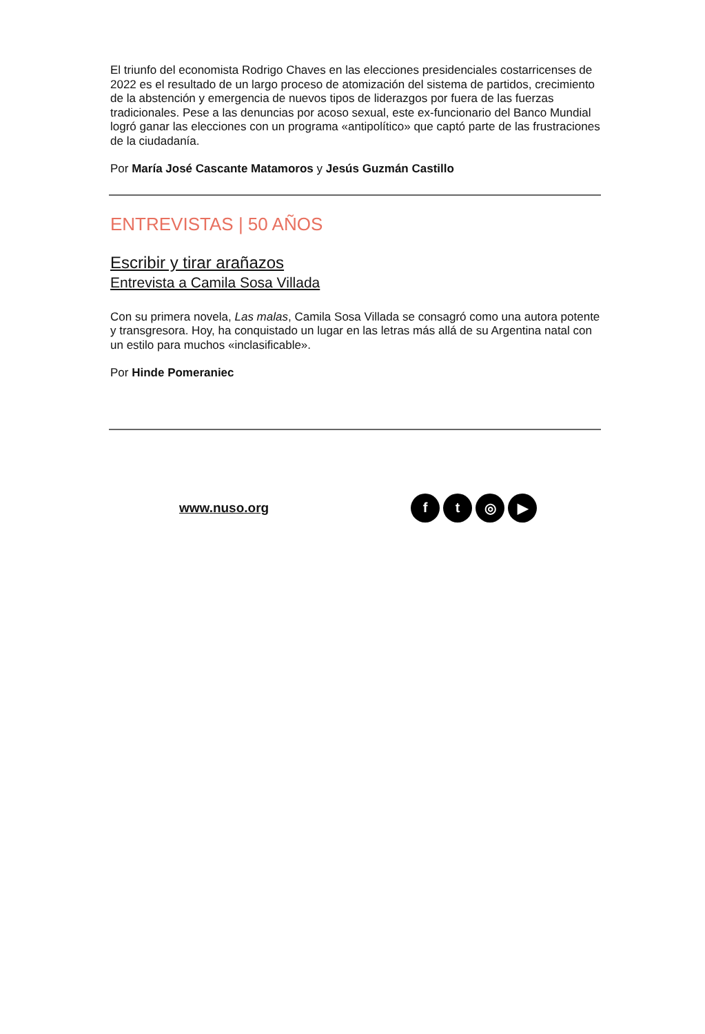El triunfo del economista Rodrigo Chaves en las elecciones presidenciales costarricenses de 2022 es el resultado de un largo proceso de atomización del sistema de partidos, crecimiento de la abstención y emergencia de nuevos tipos de liderazgos por fuera de las fuerzas tradicionales. Pese a las denuncias por acoso sexual, este ex-funcionario del Banco Mundial logró ganar las elecciones con un programa «antipolítico» que captó parte de las frustraciones de la ciudadanía.
Por María José Cascante Matamoros y Jesús Guzmán Castillo
ENTREVISTAS | 50 AÑOS
Escribir y tirar arañazos
Entrevista a Camila Sosa Villada
Con su primera novela, Las malas, Camila Sosa Villada se consagró como una autora potente y transgresora. Hoy, ha conquistado un lugar en las letras más allá de su Argentina natal con un estilo para muchos «inclasificable».
Por Hinde Pomeraniec
www.nuso.org ft ◎ ▶